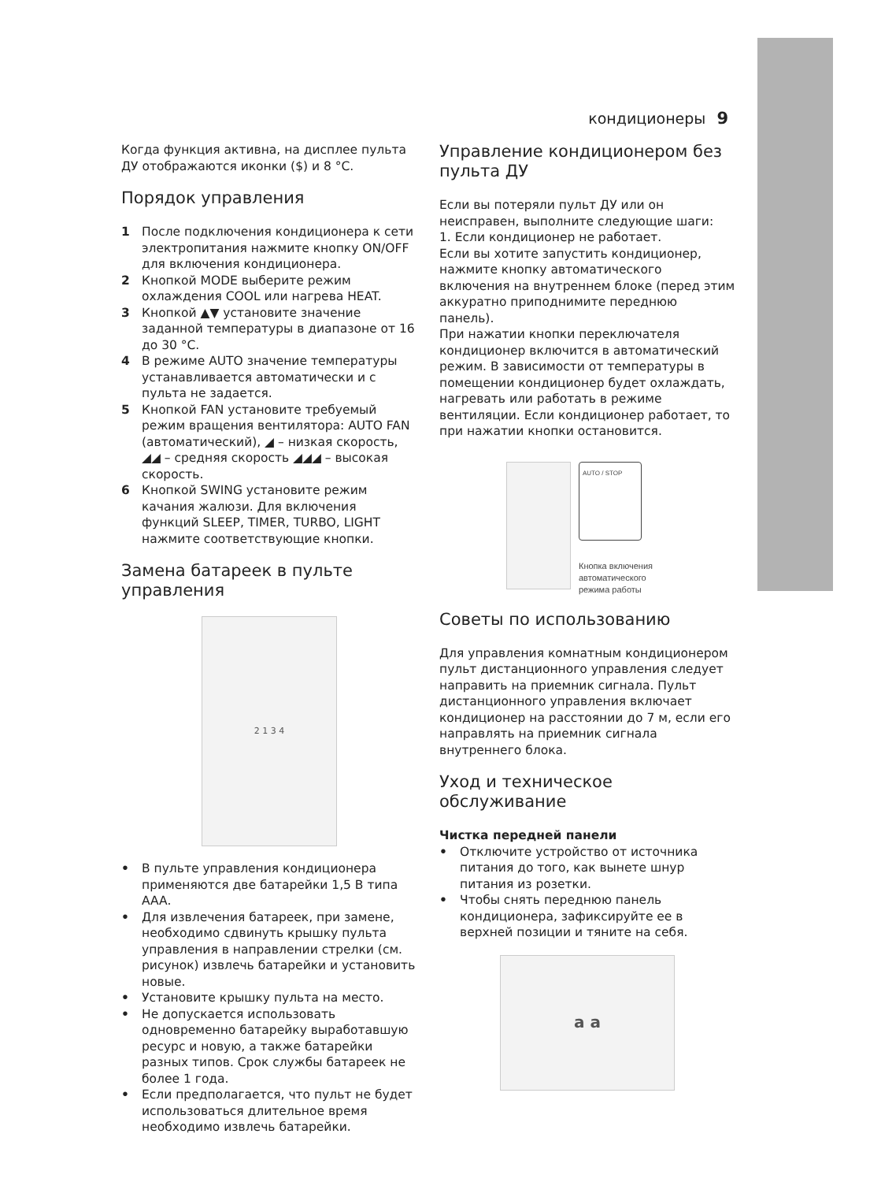кондиционеры 9
Когда функция активна, на дисплее пульта ДУ отображаются иконки ($) и 8 °C.
Порядок управления
1 После подключения кондиционера к сети электропитания нажмите кнопку ON/OFF для включения кондиционера.
2 Кнопкой MODE выберите режим охлаждения COOL или нагрева HEAT.
3 Кнопкой ▲▼ установите значение заданной температуры в диапазоне от 16 до 30 °C.
4 В режиме AUTO значение температуры устанавливается автоматически и с пульта не задается.
5 Кнопкой FAN установите требуемый режим вращения вентилятора: AUTO FAN (автоматический), ◢ – низкая скорость, ◢◢ – средняя скорость ◢◢◢ – высокая скорость.
6 Кнопкой SWING установите режим качания жалюзи. Для включения функций SLEEP, TIMER, TURBO, LIGHT нажмите соответствующие кнопки.
Замена батареек в пульте управления
2 1 3 4
• В пульте управления кондиционера применяются две батарейки 1,5 В типа AAA.
• Для извлечения батареек, при замене, необходимо сдвинуть крышку пульта управления в направлении стрелки (см. рисунок) извлечь батарейки и установить новые.
• Установите крышку пульта на место.
• Не допускается использовать одновременно батарейку выработавшую ресурс и новую, а также батарейки разных типов. Срок службы батареек не более 1 года.
• Если предполагается, что пульт не будет использоваться длительное время необходимо извлечь батарейки.
Управление кондиционером без пульта ДУ
Если вы потеряли пульт ДУ или он неисправен, выполните следующие шаги:
1. Если кондиционер не работает.
Если вы хотите запустить кондиционер, нажмите кнопку автоматического включения на внутреннем блоке (перед этим аккуратно приподнимите переднюю панель).
При нажатии кнопки переключателя кондиционер включится в автоматический режим. В зависимости от температуры в помещении кондиционер будет охлаждать, нагревать или работать в режиме вентиляции. Если кондиционер работает, то при нажатии кнопки остановится.
AUTO / STOP
Кнопка включения
автоматического
режима работы
Советы по использованию
Для управления комнатным кондиционером пульт дистанционного управления следует направить на приемник сигнала. Пульт дистанционного управления включает кондиционер на расстоянии до 7 м, если его направлять на приемник сигнала внутреннего блока.
Уход и техническое обслуживание
Чистка передней панели
• Отключите устройство от источника питания до того, как вынете шнур питания из розетки.
• Чтобы снять переднюю панель кондиционера, зафиксируйте ее в верхней позиции и тяните на себя.
a a